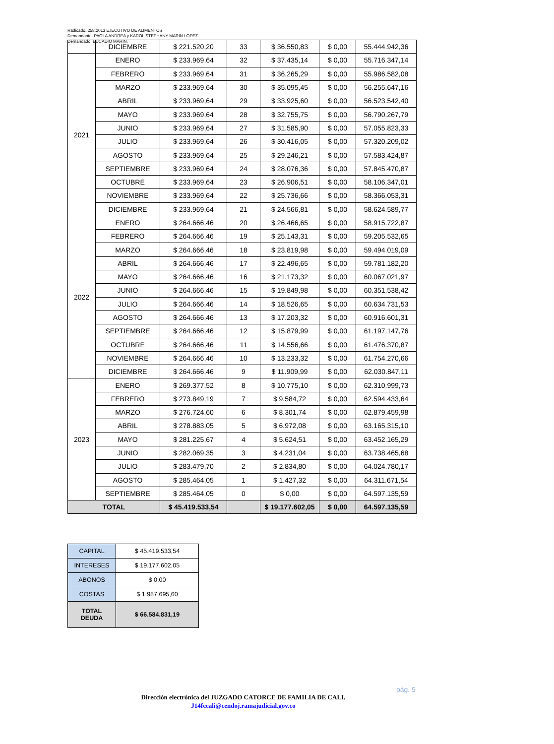Radicado. 258.2013 EJECUTIVO DE ALIMENTOS.
Demandante. PAOLA ANDREA y KAROL STEPHANY MARIN LOPEZ.
Demandado. EUCADIO MARIN.
| | DICIEMBRE | $ 221.520,20 | 33 | $ 36.550,83 | $ 0,00 | 55.444.942,36 |
| 2021 | ENERO | $ 233.969,64 | 32 | $ 37.435,14 | $ 0,00 | 55.716.347,14 |
| | FEBRERO | $ 233.969,64 | 31 | $ 36.265,29 | $ 0,00 | 55.986.582,08 |
| | MARZO | $ 233.969,64 | 30 | $ 35.095,45 | $ 0,00 | 56.255.647,16 |
| | ABRIL | $ 233.969,64 | 29 | $ 33.925,60 | $ 0,00 | 56.523.542,40 |
| | MAYO | $ 233.969,64 | 28 | $ 32.755,75 | $ 0,00 | 56.790.267,79 |
| | JUNIO | $ 233.969,64 | 27 | $ 31.585,90 | $ 0,00 | 57.055.823,33 |
| | JULIO | $ 233.969,64 | 26 | $ 30.416,05 | $ 0,00 | 57.320.209,02 |
| | AGOSTO | $ 233.969,64 | 25 | $ 29.246,21 | $ 0,00 | 57.583.424,87 |
| | SEPTIEMBRE | $ 233.969,64 | 24 | $ 28.076,36 | $ 0,00 | 57.845.470,87 |
| | OCTUBRE | $ 233.969,64 | 23 | $ 26.906,51 | $ 0,00 | 58.106.347,01 |
| | NOVIEMBRE | $ 233.969,64 | 22 | $ 25.736,66 | $ 0,00 | 58.366.053,31 |
| | DICIEMBRE | $ 233.969,64 | 21 | $ 24.566,81 | $ 0,00 | 58.624.589,77 |
| 2022 | ENERO | $ 264.666,46 | 20 | $ 26.466,65 | $ 0,00 | 58.915.722,87 |
| | FEBRERO | $ 264.666,46 | 19 | $ 25.143,31 | $ 0,00 | 59.205.532,65 |
| | MARZO | $ 264.666,46 | 18 | $ 23.819,98 | $ 0,00 | 59.494.019,09 |
| | ABRIL | $ 264.666,46 | 17 | $ 22.496,65 | $ 0,00 | 59.781.182,20 |
| | MAYO | $ 264.666,46 | 16 | $ 21.173,32 | $ 0,00 | 60.067.021,97 |
| | JUNIO | $ 264.666,46 | 15 | $ 19.849,98 | $ 0,00 | 60.351.538,42 |
| | JULIO | $ 264.666,46 | 14 | $ 18.526,65 | $ 0,00 | 60.634.731,53 |
| | AGOSTO | $ 264.666,46 | 13 | $ 17.203,32 | $ 0,00 | 60.916.601,31 |
| | SEPTIEMBRE | $ 264.666,46 | 12 | $ 15.879,99 | $ 0,00 | 61.197.147,76 |
| | OCTUBRE | $ 264.666,46 | 11 | $ 14.556,66 | $ 0,00 | 61.476.370,87 |
| | NOVIEMBRE | $ 264.666,46 | 10 | $ 13.233,32 | $ 0,00 | 61.754.270,66 |
| | DICIEMBRE | $ 264.666,46 | 9 | $ 11.909,99 | $ 0,00 | 62.030.847,11 |
| 2023 | ENERO | $ 269.377,52 | 8 | $ 10.775,10 | $ 0,00 | 62.310.999,73 |
| | FEBRERO | $ 273.849,19 | 7 | $ 9.584,72 | $ 0,00 | 62.594.433,64 |
| | MARZO | $ 276.724,60 | 6 | $ 8.301,74 | $ 0,00 | 62.879.459,98 |
| | ABRIL | $ 278.883,05 | 5 | $ 6.972,08 | $ 0,00 | 63.165.315,10 |
| | MAYO | $ 281.225,67 | 4 | $ 5.624,51 | $ 0,00 | 63.452.165,29 |
| | JUNIO | $ 282.069,35 | 3 | $ 4.231,04 | $ 0,00 | 63.738.465,68 |
| | JULIO | $ 283.479,70 | 2 | $ 2.834,80 | $ 0,00 | 64.024.780,17 |
| | AGOSTO | $ 285.464,05 | 1 | $ 1.427,32 | $ 0,00 | 64.311.671,54 |
| | SEPTIEMBRE | $ 285.464,05 | 0 | $ 0,00 | $ 0,00 | 64.597.135,59 |
| TOTAL | | $ 45.419.533,54 | | $ 19.177.602,05 | $ 0,00 | 64.597.135,59 |
| CAPITAL | $ 45.419.533,54 |
| INTERESES | $ 19.177.602,05 |
| ABONOS | $ 0,00 |
| COSTAS | $ 1.987.695,60 |
| TOTAL DEUDA | $ 66.584.831,19 |
pág. 5
Dirección electrónica del JUZGADO CATORCE DE FAMILIA DE CALI.
J14fccali@cendoj.ramajudicial.gov.co